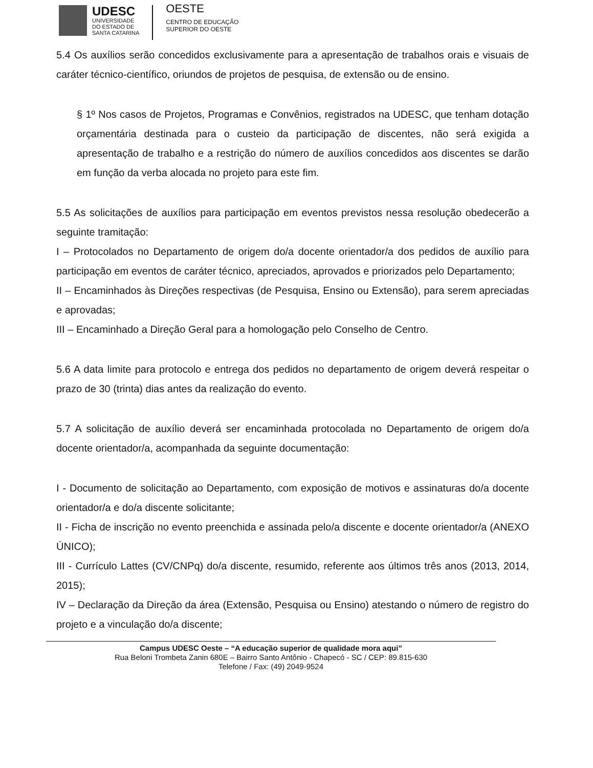UDESC
UNIVERSIDADE
DO ESTADO DE
SANTA CATARINA
OESTE
CENTRO DE EDUCAÇÃO
SUPERIOR DO OESTE
5.4 Os auxílios serão concedidos exclusivamente para a apresentação de trabalhos orais e visuais de caráter técnico-científico, oriundos de projetos de pesquisa, de extensão ou de ensino.
§ 1º Nos casos de Projetos, Programas e Convênios, registrados na UDESC, que tenham dotação orçamentária destinada para o custeio da participação de discentes, não será exigida a apresentação de trabalho e a restrição do número de auxílios concedidos aos discentes se darão em função da verba alocada no projeto para este fim.
5.5 As solicitações de auxílios para participação em eventos previstos nessa resolução obedecerão a seguinte tramitação:
I – Protocolados no Departamento de origem do/a docente orientador/a dos pedidos de auxílio para participação em eventos de caráter técnico, apreciados, aprovados e priorizados pelo Departamento;
II – Encaminhados às Direções respectivas (de Pesquisa, Ensino ou Extensão), para serem apreciadas e aprovadas;
III – Encaminhado a Direção Geral para a homologação pelo Conselho de Centro.
5.6 A data limite para protocolo e entrega dos pedidos no departamento de origem deverá respeitar o prazo de 30 (trinta) dias antes da realização do evento.
5.7 A solicitação de auxílio deverá ser encaminhada protocolada no Departamento de origem do/a docente orientador/a, acompanhada da seguinte documentação:
I - Documento de solicitação ao Departamento, com exposição de motivos e assinaturas do/a docente orientador/a e do/a discente solicitante;
II - Ficha de inscrição no evento preenchida e assinada pelo/a discente e docente orientador/a (ANEXO ÚNICO);
III - Currículo Lattes (CV/CNPq) do/a discente, resumido, referente aos últimos três anos (2013, 2014, 2015);
IV – Declaração da Direção da área (Extensão, Pesquisa ou Ensino) atestando o número de registro do projeto e a vinculação do/a discente;
Campus UDESC Oeste – “A educação superior de qualidade mora aqui”
Rua Beloni Trombeta Zanin 680E – Bairro Santo Antônio - Chapecó - SC / CEP: 89.815-630
Telefone / Fax: (49) 2049-9524